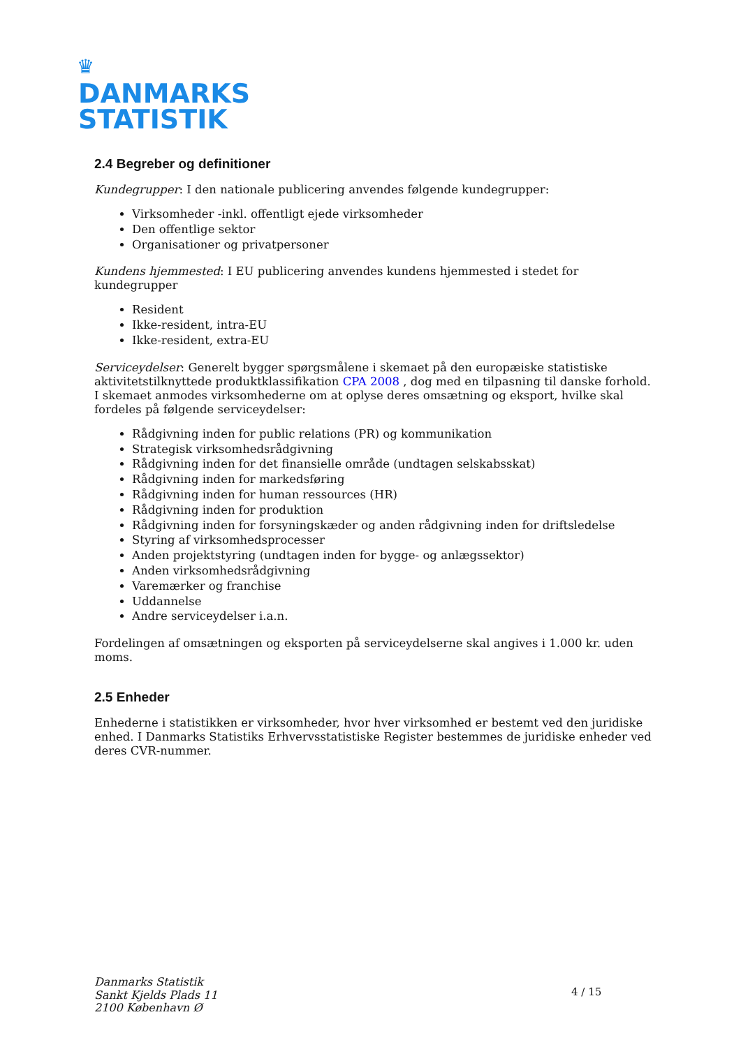♛
DANMARKS
STATISTIK
2.4 Begreber og definitioner
Kundegrupper: I den nationale publicering anvendes følgende kundegrupper:
Virksomheder -inkl. offentligt ejede virksomheder
Den offentlige sektor
Organisationer og privatpersoner
Kundens hjemmested: I EU publicering anvendes kundens hjemmested i stedet for kundegrupper
Resident
Ikke-resident, intra-EU
Ikke-resident, extra-EU
Serviceydelser: Generelt bygger spørgsmålene i skemaet på den europæiske statistiske aktivitetstilknyttede produktklassifikation CPA 2008 , dog med en tilpasning til danske forhold. I skemaet anmodes virksomhederne om at oplyse deres omsætning og eksport, hvilke skal fordeles på følgende serviceydelser:
Rådgivning inden for public relations (PR) og kommunikation
Strategisk virksomhedsrådgivning
Rådgivning inden for det finansielle område (undtagen selskabsskat)
Rådgivning inden for markedsføring
Rådgivning inden for human ressources (HR)
Rådgivning inden for produktion
Rådgivning inden for forsyningskæder og anden rådgivning inden for driftsledelse
Styring af virksomhedsprocesser
Anden projektstyring (undtagen inden for bygge- og anlægssektor)
Anden virksomhedsrådgivning
Varemærker og franchise
Uddannelse
Andre serviceydelser i.a.n.
Fordelingen af omsætningen og eksporten på serviceydelserne skal angives i 1.000 kr. uden moms.
2.5 Enheder
Enhederne i statistikken er virksomheder, hvor hver virksomhed er bestemt ved den juridiske enhed. I Danmarks Statistiks Erhvervsstatistiske Register bestemmes de juridiske enheder ved deres CVR-nummer.
Danmarks Statistik
Sankt Kjelds Plads 11
2100 København Ø
4 / 15